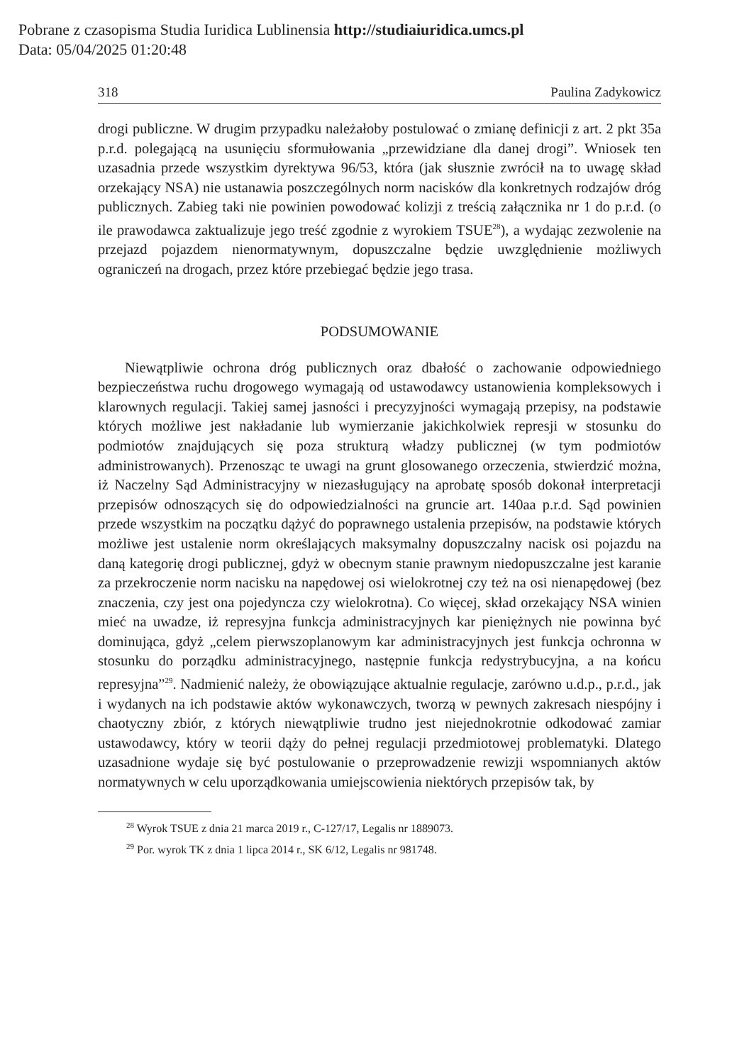Pobrane z czasopisma Studia Iuridica Lublinensia http://studiaiuridica.umcs.pl
Data: 05/04/2025 01:20:48
318 Paulina Zadykowicz
drogi publiczne. W drugim przypadku należałoby postulować o zmianę definicji z art. 2 pkt 35a p.r.d. polegającą na usunięciu sformułowania „przewidziane dla danej drogi”. Wniosek ten uzasadnia przede wszystkim dyrektywa 96/53, która (jak słusznie zwrócił na to uwagę skład orzekający NSA) nie ustanawia poszczególnych norm nacisków dla konkretnych rodzajów dróg publicznych. Zabieg taki nie powinien powodować kolizji z treścią załącznika nr 1 do p.r.d. (o ile prawodawca zaktualizuje jego treść zgodnie z wyrokiem TSUE<sup>28</sup>), a wydając zezwolenie na przejazd pojazdem nienormatywnym, dopuszczalne będzie uwzględnienie możliwych ograniczeń na drogach, przez które przebiegać będzie jego trasa.
PODSUMOWANIE
Niewątpliwie ochrona dróg publicznych oraz dbałość o zachowanie odpowiedniego bezpieczeństwa ruchu drogowego wymagają od ustawodawcy ustanowienia kompleksowych i klarownych regulacji. Takiej samej jasności i precyzyjności wymagają przepisy, na podstawie których możliwe jest nakładanie lub wymierzanie jakichkolwiek represji w stosunku do podmiotów znajdujących się poza strukturą władzy publicznej (w tym podmiotów administrowanych). Przenosząc te uwagi na grunt glosowanego orzeczenia, stwierdzić można, iż Naczelny Sąd Administracyjny w niezasługujący na aprobatę sposób dokonał interpretacji przepisów odnoszących się do odpowiedzialności na gruncie art. 140aa p.r.d. Sąd powinien przede wszystkim na początku dążyć do poprawnego ustalenia przepisów, na podstawie których możliwe jest ustalenie norm określających maksymalny dopuszczalny nacisk osi pojazdu na daną kategorię drogi publicznej, gdyż w obecnym stanie prawnym niedopuszczalne jest karanie za przekroczenie norm nacisku na napędowej osi wielokrotnej czy też na osi nienapędowej (bez znaczenia, czy jest ona pojedyncza czy wielokrotna). Co więcej, skład orzekający NSA winien mieć na uwadze, iż represyjna funkcja administracyjnych kar pieniężnych nie powinna być dominująca, gdyż „celem pierwszoplanowym kar administracyjnych jest funkcja ochronna w stosunku do porządku administracyjnego, następnie funkcja redystrybucyjna, a na końcu represyjna”<sup>29</sup>. Nadmienić należy, że obowiązujące aktualnie regulacje, zarówno u.d.p., p.r.d., jak i wydanych na ich podstawie aktów wykonawczych, tworzą w pewnych zakresach niespójny i chaotyczny zbiór, z których niewątpliwie trudno jest niejednokrotnie odkodować zamiar ustawodawcy, który w teorii dąży do pełnej regulacji przedmiotowej problematyki. Dlatego uzasadnione wydaje się być postulowanie o przeprowadzenie rewizji wspomnianych aktów normatywnych w celu uporządkowania umiejscowienia niektórych przepisów tak, by
<sup>28</sup> Wyrok TSUE z dnia 21 marca 2019 r., C-127/17, Legalis nr 1889073.
<sup>29</sup> Por. wyrok TK z dnia 1 lipca 2014 r., SK 6/12, Legalis nr 981748.